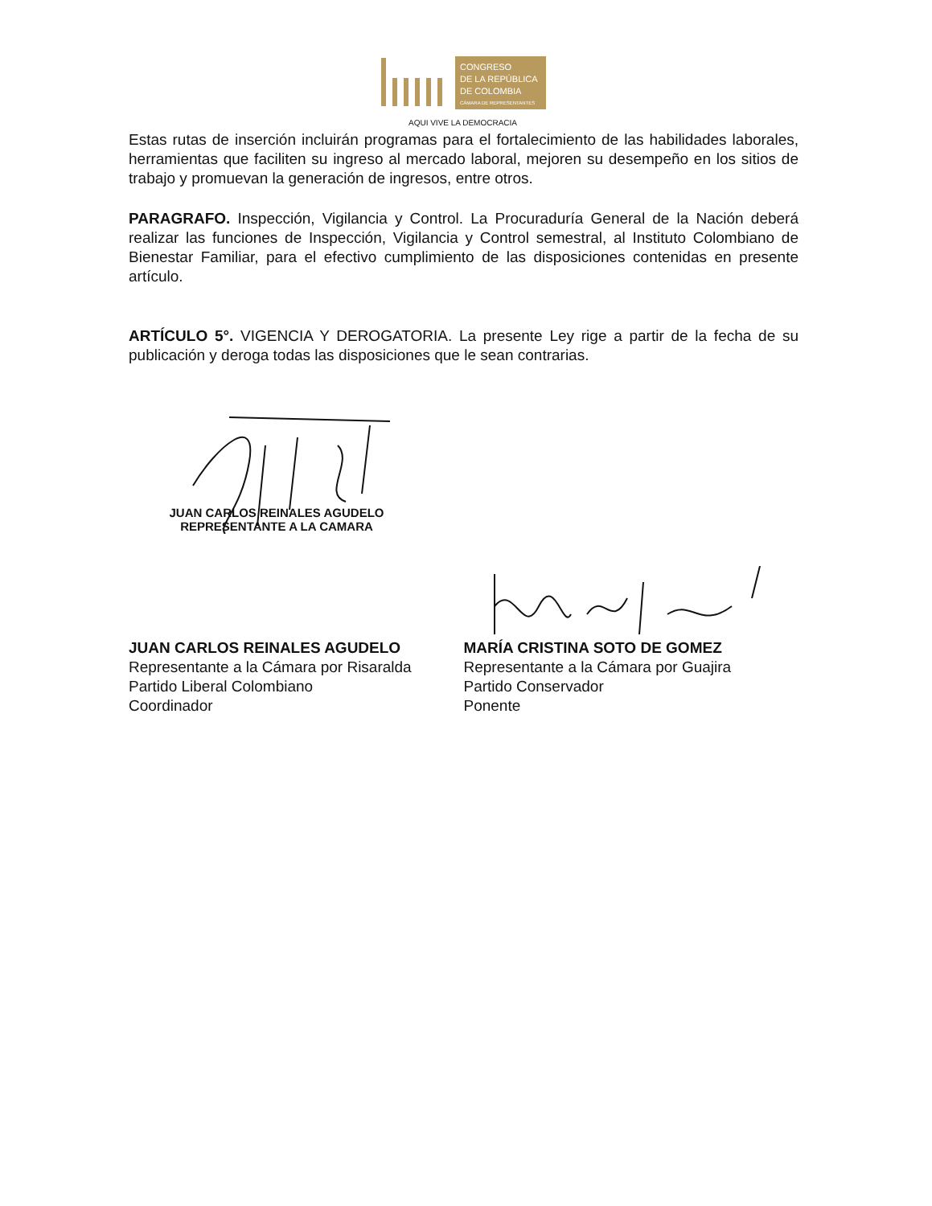CONGRESO
DE LA REPÚBLICA
DE COLOMBIA
CÁMARA DE REPRESENTANTES
AQUI VIVE LA DEMOCRACIA
Estas rutas de inserción incluirán programas para el fortalecimiento de las habilidades laborales, herramientas que faciliten su ingreso al mercado laboral, mejoren su desempeño en los sitios de trabajo y promuevan la generación de ingresos, entre otros.
PARAGRAFO. Inspección, Vigilancia y Control. La Procuraduría General de la Nación deberá realizar las funciones de Inspección, Vigilancia y Control semestral, al Instituto Colombiano de Bienestar Familiar, para el efectivo cumplimiento de las disposiciones contenidas en presente artículo.
ARTÍCULO 5°. VIGENCIA Y DEROGATORIA. La presente Ley rige a partir de la fecha de su publicación y deroga todas las disposiciones que le sean contrarias.
JUAN CARLOS REINALES AGUDELO
REPRESENTANTE A LA CAMARA
JUAN CARLOS REINALES AGUDELO
Representante a la Cámara por Risaralda
Partido Liberal Colombiano
Coordinador
MARÍA CRISTINA SOTO DE GOMEZ
Representante a la Cámara por Guajira
Partido Conservador
Ponente